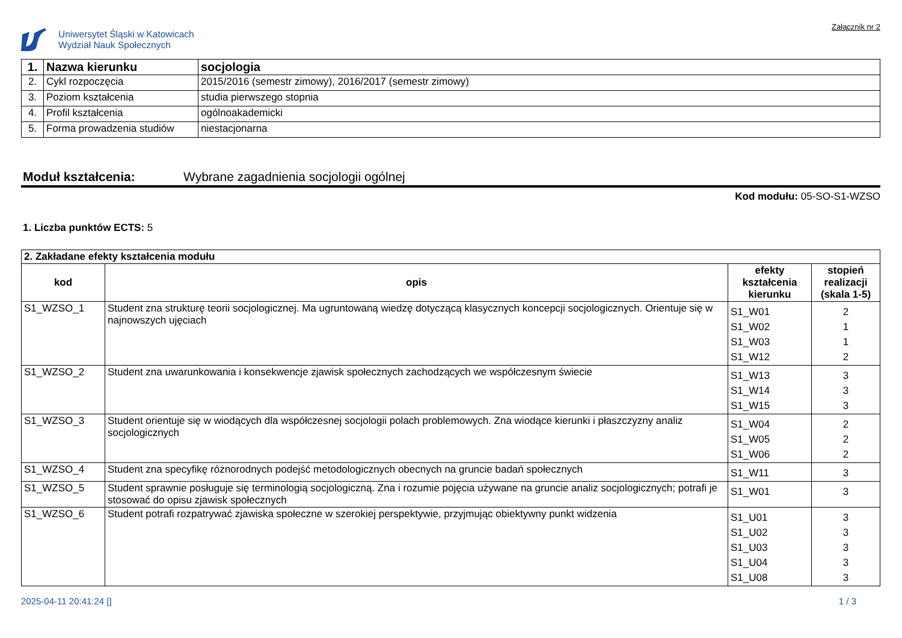Uniwersytet Śląski w Katowicach
Wydział Nauk Społecznych
Załącznik nr 2
| 1. | Nazwa kierunku | socjologia |
| 2. | Cykl rozpoczęcia | 2015/2016 (semestr zimowy), 2016/2017 (semestr zimowy) |
| 3. | Poziom kształcenia | studia pierwszego stopnia |
| 4. | Profil kształcenia | ogólnoakademicki |
| 5. | Forma prowadzenia studiów | niestacjonarna |
Moduł kształcenia: Wybrane zagadnienia socjologii ogólnej
Kod modułu: 05-SO-S1-WZSO
1. Liczba punktów ECTS: 5
| 2. Zakładane efekty kształcenia modułu | | | |
| kod | opis | efekty kształcenia kierunku | stopień realizacji (skala 1-5) |
| S1_WZSO_1 | Student zna strukturę teorii socjologicznej. Ma ugruntowaną wiedzę dotyczącą klasycznych koncepcji socjologicznych. Orientuje się w najnowszych ujęciach | S1_W01 S1_W02 S1_W03 S1_W12 | 2 1 1 2 |
| S1_WZSO_2 | Student zna uwarunkowania i konsekwencje zjawisk społecznych zachodzących we współczesnym świecie | S1_W13 S1_W14 S1_W15 | 3 3 3 |
| S1_WZSO_3 | Student orientuje się w wiodących dla współczesnej socjologii polach problemowych. Zna wiodące kierunki i płaszczyzny analiz socjologicznych | S1_W04 S1_W05 S1_W06 | 2 2 2 |
| S1_WZSO_4 | Student zna specyfikę różnorodnych podejść metodologicznych obecnych na gruncie badań społecznych | S1_W11 | 3 |
| S1_WZSO_5 | Student sprawnie posługuje się terminologią socjologiczną. Zna i rozumie pojęcia używane na gruncie analiz socjologicznych; potrafi je stosować do opisu zjawisk społecznych | S1_W01 | 3 |
| S1_WZSO_6 | Student potrafi rozpatrywać zjawiska społeczne w szerokiej perspektywie, przyjmując obiektywny punkt widzenia | S1_U01 S1_U02 S1_U03 S1_U04 S1_U08 | 3 3 3 3 3 |
2025-04-11 20:41:24 [] 1 / 3